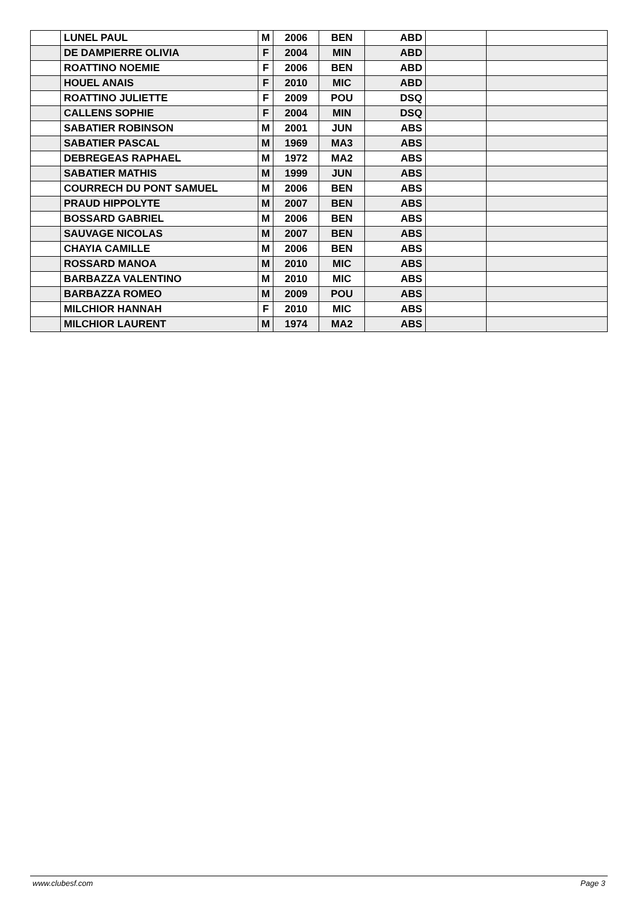| | LUNEL PAUL | M | 2006 | BEN | ABD | | |
| | DE DAMPIERRE OLIVIA | F | 2004 | MIN | ABD | | |
| | ROATTINO NOEMIE | F | 2006 | BEN | ABD | | |
| | HOUEL ANAIS | F | 2010 | MIC | ABD | | |
| | ROATTINO JULIETTE | F | 2009 | POU | DSQ | | |
| | CALLENS SOPHIE | F | 2004 | MIN | DSQ | | |
| | SABATIER ROBINSON | M | 2001 | JUN | ABS | | |
| | SABATIER PASCAL | M | 1969 | MA3 | ABS | | |
| | DEBREGEAS RAPHAEL | M | 1972 | MA2 | ABS | | |
| | SABATIER MATHIS | M | 1999 | JUN | ABS | | |
| | COURRECH DU PONT SAMUEL | M | 2006 | BEN | ABS | | |
| | PRAUD HIPPOLYTE | M | 2007 | BEN | ABS | | |
| | BOSSARD GABRIEL | M | 2006 | BEN | ABS | | |
| | SAUVAGE NICOLAS | M | 2007 | BEN | ABS | | |
| | CHAYIA CAMILLE | M | 2006 | BEN | ABS | | |
| | ROSSARD MANOA | M | 2010 | MIC | ABS | | |
| | BARBAZZA VALENTINO | M | 2010 | MIC | ABS | | |
| | BARBAZZA ROMEO | M | 2009 | POU | ABS | | |
| | MILCHIOR HANNAH | F | 2010 | MIC | ABS | | |
| | MILCHIOR LAURENT | M | 1974 | MA2 | ABS | | |
www.clubesf.com Page 3